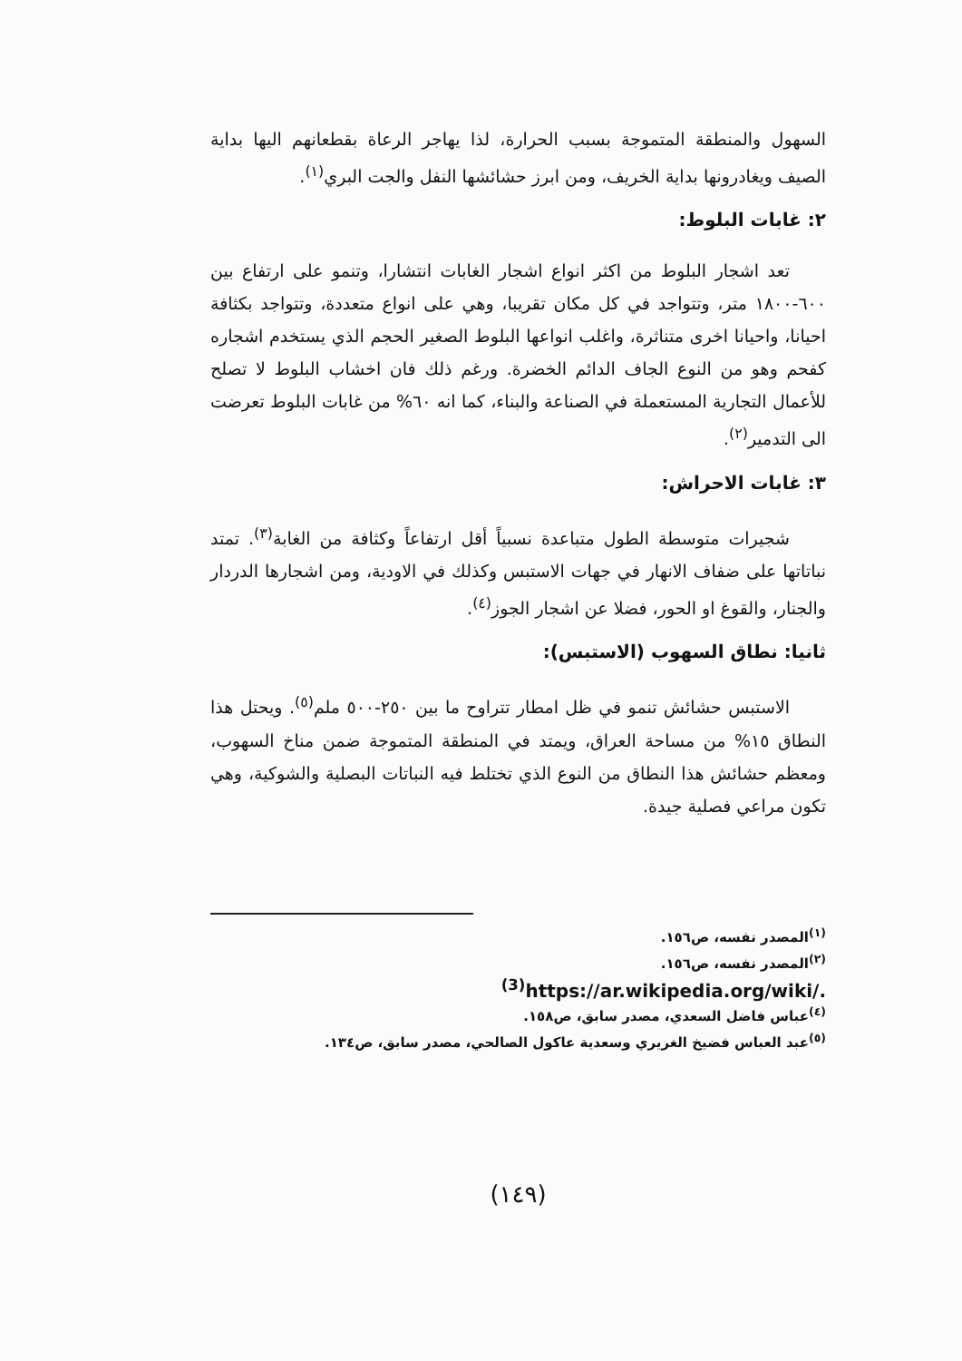السهول والمنطقة المتموجة بسبب الحرارة، لذا يهاجر الرعاة بقطعانهم اليها بداية الصيف ويغادرونها بداية الخريف، ومن ابرز حشائشها النفل والجت البري<sup>(١)</sup>.
٢: غابات البلوط:
تعد اشجار البلوط من اكثر انواع اشجار الغابات انتشارا، وتنمو على ارتفاع بين ٦٠٠-١٨٠٠ متر، وتتواجد في كل مكان تقريبا، وهي على انواع متعددة، وتتواجد بكثافة احيانا، واحيانا اخرى متناثرة، واغلب انواعها البلوط الصغير الحجم الذي يستخدم اشجاره كفحم وهو من النوع الجاف الدائم الخضرة. ورغم ذلك فان اخشاب البلوط لا تصلح للأعمال التجارية المستعملة في الصناعة والبناء، كما انه ٦٠% من غابات البلوط تعرضت الى التدمير<sup>(٢)</sup>.
٣: غابات الاحراش:
شجيرات متوسطة الطول متباعدة نسبياً أقل ارتفاعاً وكثافة من الغابة<sup>(٣)</sup>. تمتد نباتاتها على ضفاف الانهار في جهات الاستبس وكذلك في الاودية، ومن اشجارها الدردار والجنار، والقوغ او الحور، فضلا عن اشجار الجوز<sup>(٤)</sup>.
ثانيا: نطاق السهوب (الاستبس):
الاستبس حشائش تنمو في ظل امطار تتراوح ما بين ٢٥٠-٥٠٠ ملم<sup>(٥)</sup>. ويحتل هذا النطاق ١٥% من مساحة العراق، ويمتد في المنطقة المتموجة ضمن مناخ السهوب، ومعظم حشائش هذا النطاق من النوع الذي تختلط فيه النباتات البصلية والشوكية، وهي تكون مراعي فصلية جيدة.
<sup>(١)</sup> المصدر نفسه، ص١٥٦.
<sup>(٢)</sup> المصدر نفسه، ص١٥٦.
<sup>(3)</sup> https://ar.wikipedia.org/wiki/.
<sup>(٤)</sup> عباس فاضل السعدي، مصدر سابق، ص١٥٨.
<sup>(٥)</sup> عبد العباس فضيخ الغريري وسعدية عاكول الصالحي، مصدر سابق، ص١٣٤.
(١٤٩)